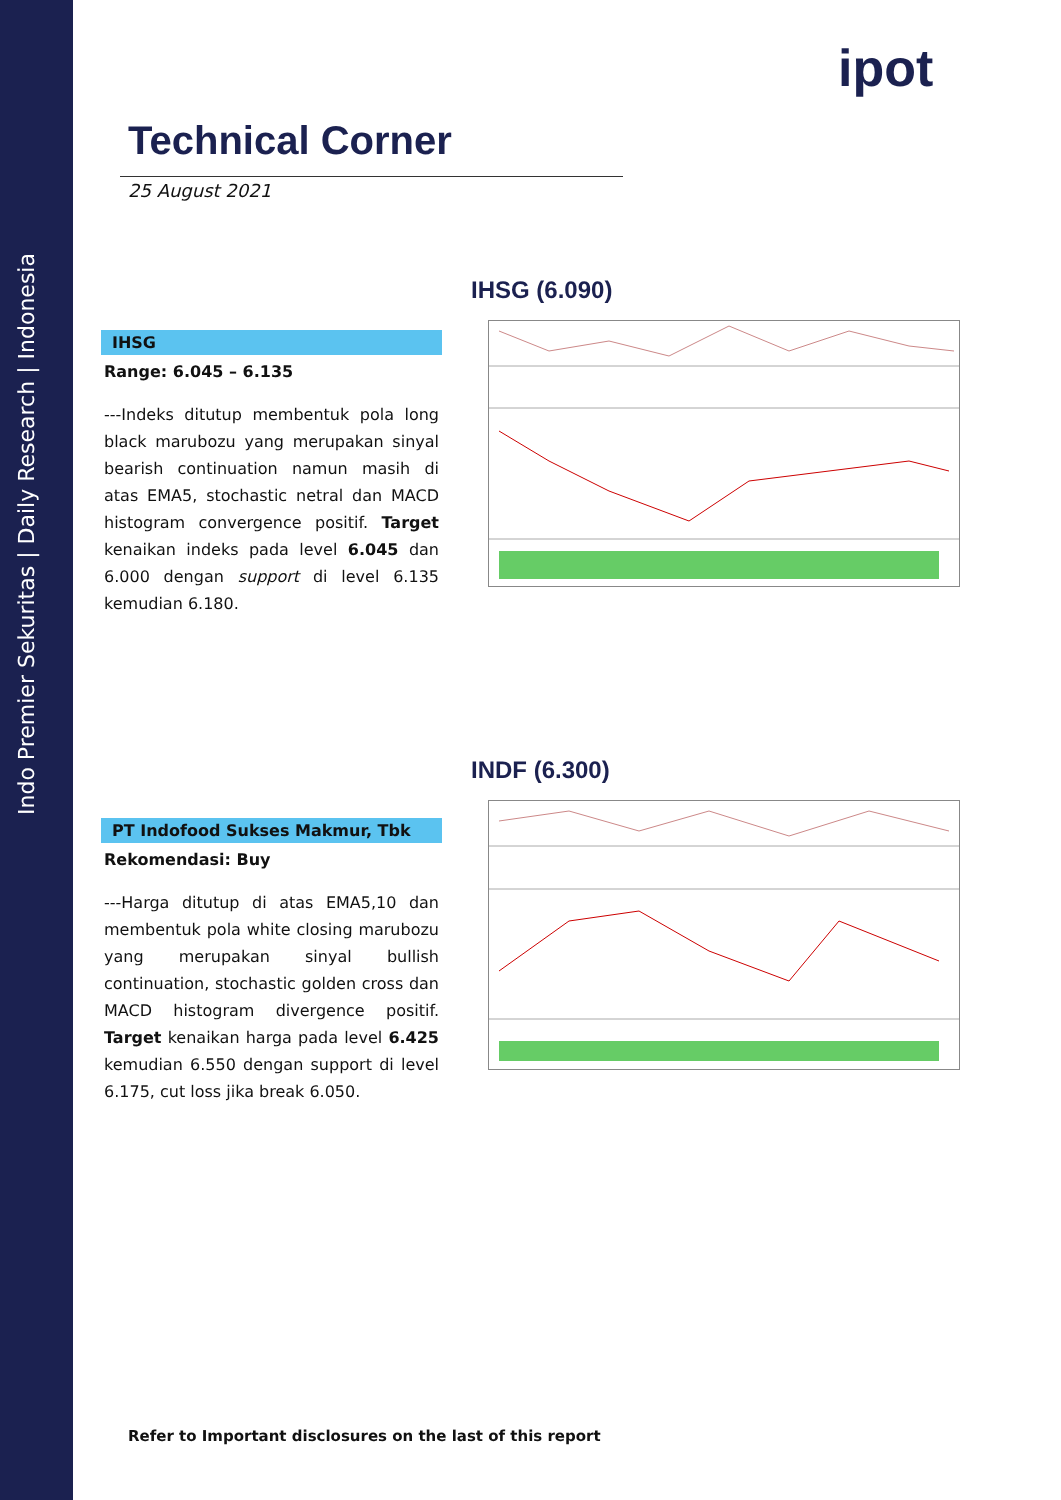Indo Premier Sekuritas | Daily Research | Indonesia
ipot
Technical Corner
25 August 2021
IHSG (6.090)
IHSG
Range: 6.045 – 6.135
---Indeks ditutup membentuk pola long black marubozu yang merupakan sinyal bearish continuation namun masih di atas EMA5, stochastic netral dan MACD histogram convergence positif. Target kenaikan indeks pada level 6.045 dan 6.000 dengan support di level 6.135 kemudian 6.180.
INDF (6.300)
PT Indofood Sukses Makmur, Tbk
Rekomendasi: Buy
---Harga ditutup di atas EMA5,10 dan membentuk pola white closing marubozu yang merupakan sinyal bullish continuation, stochastic golden cross dan MACD histogram divergence positif. Target kenaikan harga pada level 6.425 kemudian 6.550 dengan support di level 6.175, cut loss jika break 6.050.
Refer to Important disclosures on the last of this report